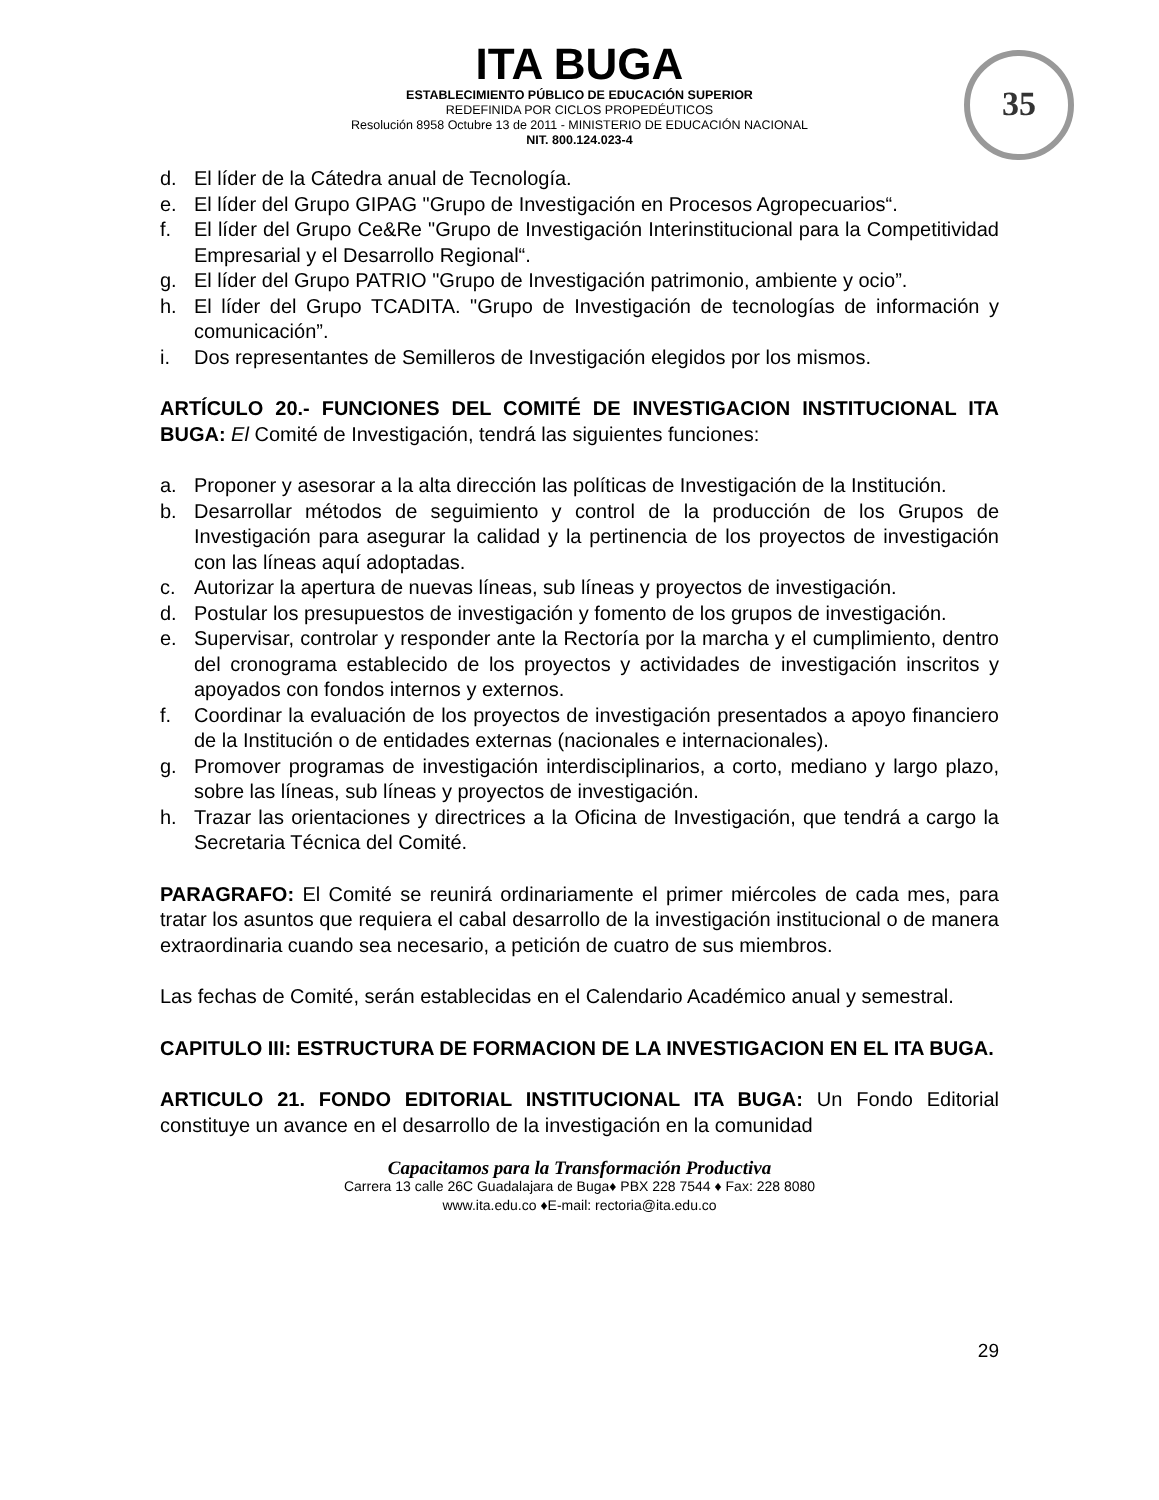ITA BUGA
ESTABLECIMIENTO PÚBLICO DE EDUCACIÓN SUPERIOR
REDEFINIDA POR CICLOS PROPEDÉUTICOS
Resolución 8958 Octubre 13 de 2011 - MINISTERIO DE EDUCACIÓN NACIONAL
NIT. 800.124.023-4
35
d. El líder de la Cátedra anual de Tecnología.
e. El líder del Grupo GIPAG "Grupo de Investigación en Procesos Agropecuarios“.
f. El líder del Grupo Ce&Re "Grupo de Investigación Interinstitucional para la Competitividad Empresarial y el Desarrollo Regional“.
g. El líder del Grupo PATRIO "Grupo de Investigación patrimonio, ambiente y ocio”.
h. El líder del Grupo TCADITA. "Grupo de Investigación de tecnologías de información y comunicación”.
i. Dos representantes de Semilleros de Investigación elegidos por los mismos.
ARTÍCULO 20.- FUNCIONES DEL COMITÉ DE INVESTIGACION INSTITUCIONAL ITA BUGA: El Comité de Investigación, tendrá las siguientes funciones:
a. Proponer y asesorar a la alta dirección las políticas de Investigación de la Institución.
b. Desarrollar métodos de seguimiento y control de la producción de los Grupos de Investigación para asegurar la calidad y la pertinencia de los proyectos de investigación con las líneas aquí adoptadas.
c. Autorizar la apertura de nuevas líneas, sub líneas y proyectos de investigación.
d. Postular los presupuestos de investigación y fomento de los grupos de investigación.
e. Supervisar, controlar y responder ante la Rectoría por la marcha y el cumplimiento, dentro del cronograma establecido de los proyectos y actividades de investigación inscritos y apoyados con fondos internos y externos.
f. Coordinar la evaluación de los proyectos de investigación presentados a apoyo financiero de la Institución o de entidades externas (nacionales e internacionales).
g. Promover programas de investigación interdisciplinarios, a corto, mediano y largo plazo, sobre las líneas, sub líneas y proyectos de investigación.
h. Trazar las orientaciones y directrices a la Oficina de Investigación, que tendrá a cargo la Secretaria Técnica del Comité.
PARAGRAFO: El Comité se reunirá ordinariamente el primer miércoles de cada mes, para tratar los asuntos que requiera el cabal desarrollo de la investigación institucional o de manera extraordinaria cuando sea necesario, a petición de cuatro de sus miembros.
Las fechas de Comité, serán establecidas en el Calendario Académico anual y semestral.
CAPITULO III: ESTRUCTURA DE FORMACION DE LA INVESTIGACION EN EL ITA BUGA.
ARTICULO 21. FONDO EDITORIAL INSTITUCIONAL ITA BUGA: Un Fondo Editorial constituye un avance en el desarrollo de la investigación en la comunidad
Capacitamos para la Transformación Productiva
Carrera 13 calle 26C Guadalajara de Buga♦ PBX 228 7544 ♦ Fax: 228 8080
www.ita.edu.co ♦E-mail: rectoria@ita.edu.co
29